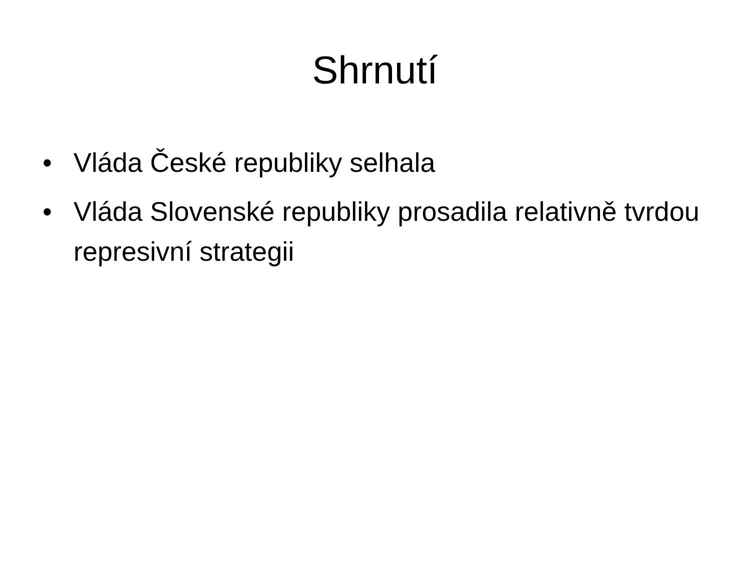Shrnutí
• Vláda České republiky selhala
• Vláda Slovenské republiky prosadila relativně tvrdou represivní strategii